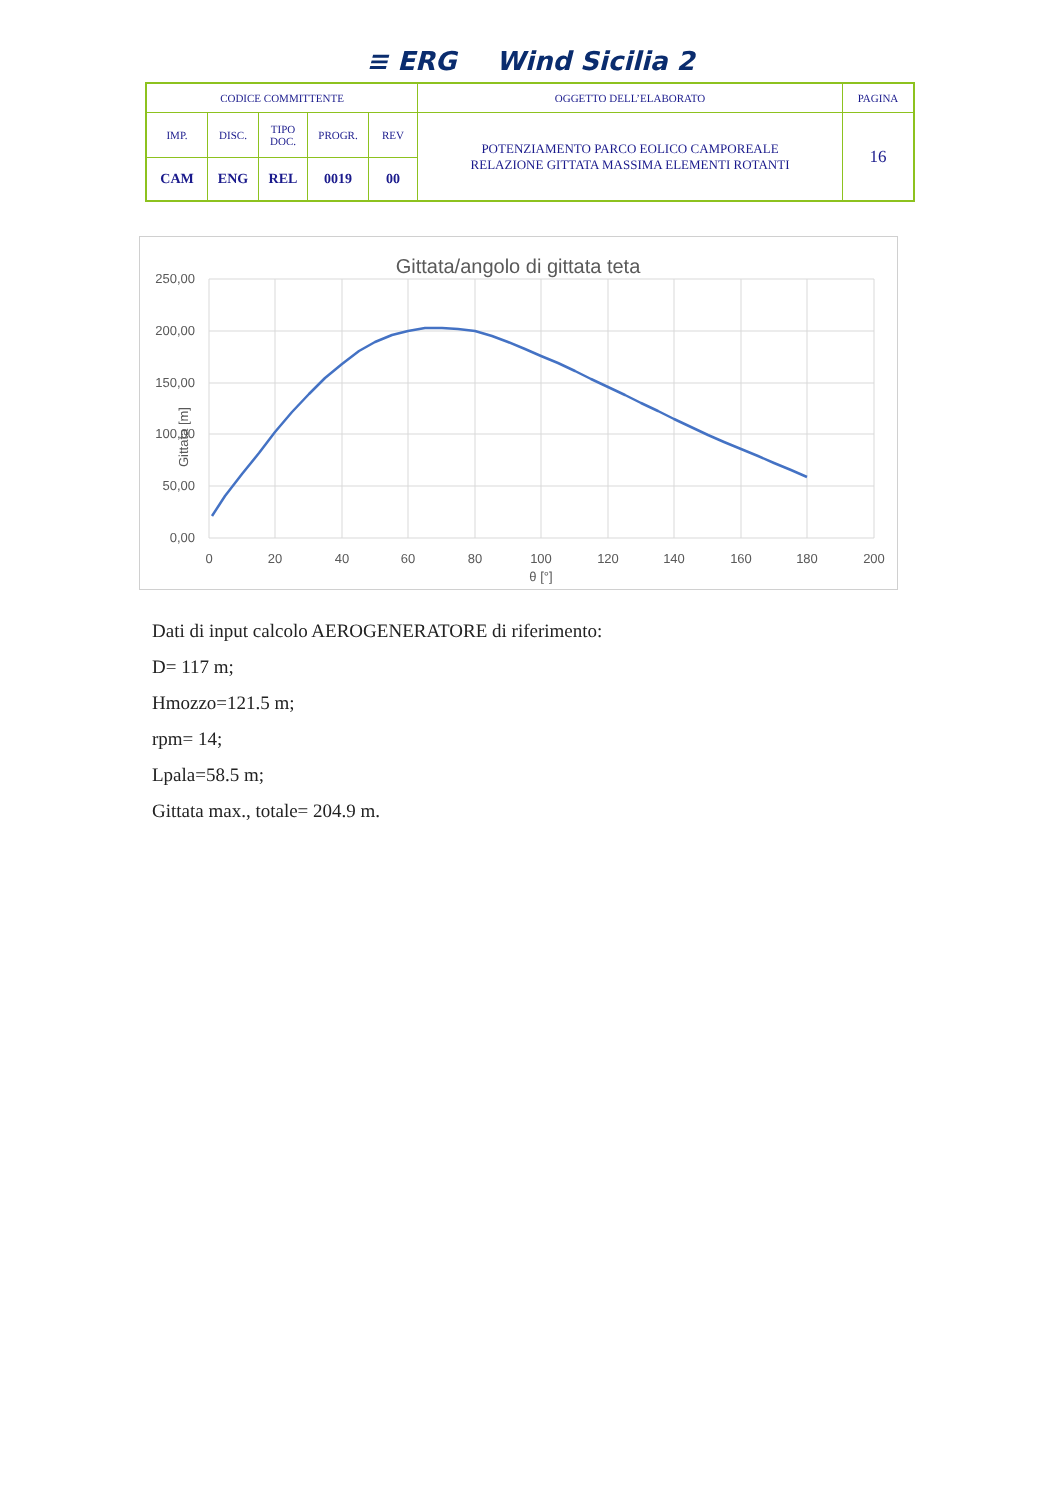≡ ERG Wind Sicilia 2
| CODICE COMMITTENTE | | | | | OGGETTO DELL’ELABORATO | PAGINA |
| IMP. | DISC. | TIPO DOC. | PROGR. | REV | POTENZIAMENTO PARCO EOLICO CAMPOREALE RELAZIONE GITTATA MASSIMA ELEMENTI ROTANTI | 16 |
| CAM | ENG | REL | 0019 | 00 | | |
Gittata/angolo di gittata teta
250,00
200,00
150,00
100,00
50,00
0,00
0
20
40
60
80
100
120
140
160
180
200
θ [°]
Gittata [m]
Dati di input calcolo AEROGENERATORE di riferimento:
D= 117 m;
Hmozzo=121.5 m;
rpm= 14;
Lpala=58.5 m;
Gittata max., totale= 204.9 m.